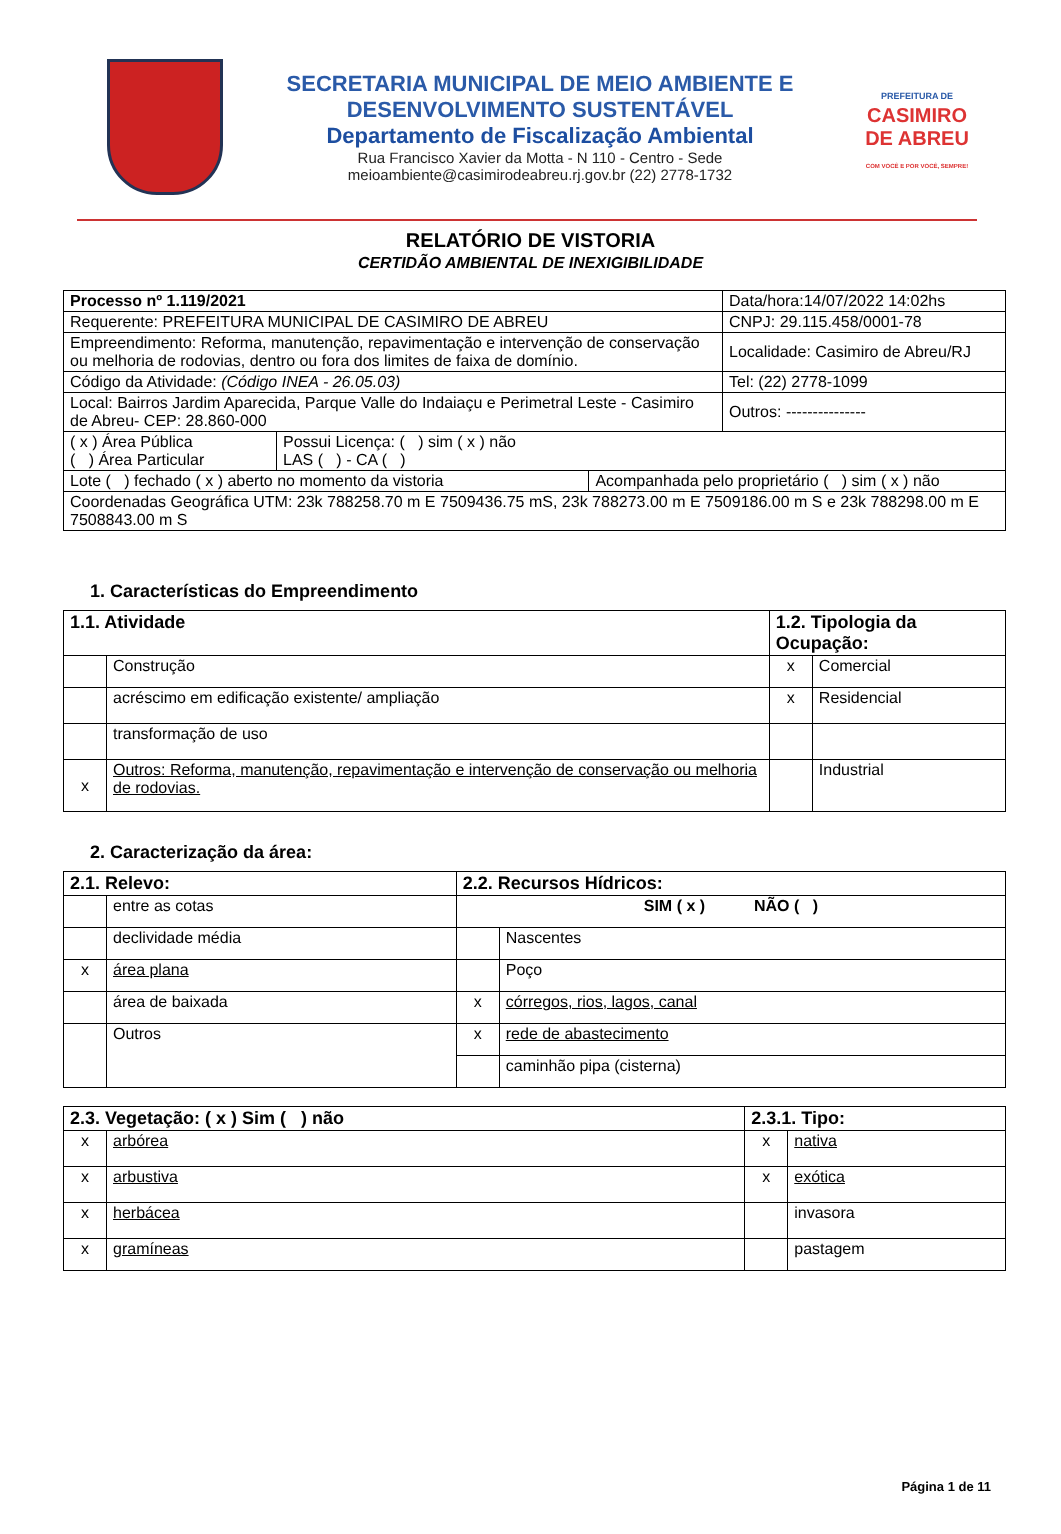SECRETARIA MUNICIPAL DE MEIO AMBIENTE E DESENVOLVIMENTO SUSTENTÁVEL
Departamento de Fiscalização Ambiental
Rua Francisco Xavier da Motta - N 110 - Centro - Sede
meioambiente@casimirodeabreu.rj.gov.br (22) 2778-1732
PREFEITURA DE
CASIMIRO DE ABREU
COM VOCÊ E POR VOCÊ, SEMPRE!
RELATÓRIO DE VISTORIA
CERTIDÃO AMBIENTAL DE INEXIGIBILIDADE
| Processo nº 1.119/2021 | | | Data/hora:14/07/2022 14:02hs |
| Requerente: PREFEITURA MUNICIPAL DE CASIMIRO DE ABREU | | | CNPJ: 29.115.458/0001-78 |
| Empreendimento: Reforma, manutenção, repavimentação e intervenção de conservação ou melhoria de rodovias, dentro ou fora dos limites de faixa de domínio. | | | Localidade: Casimiro de Abreu/RJ |
| Código da Atividade: (Código INEA - 26.05.03) | | | Tel: (22) 2778-1099 |
| Local: Bairros Jardim Aparecida, Parque Valle do Indaiaçu e Perimetral Leste - Casimiro de Abreu- CEP: 28.860-000 | | | Outros: --------------- |
| ( x ) Área Pública ( ) Área Particular | Possui Licença: ( ) sim ( x ) não LAS ( ) - CA ( ) | | |
| Lote ( ) fechado ( x ) aberto no momento da vistoria | | Acompanhada pelo proprietário ( ) sim ( x ) não | |
| Coordenadas Geográfica UTM: 23k 788258.70 m E 7509436.75 mS, 23k 788273.00 m E 7509186.00 m S e 23k 788298.00 m E 7508843.00 m S | | | |
1. Características do Empreendimento
| 1.1. Atividade | | 1.2. Tipologia da Ocupação: | |
| --- | --- | --- | --- |
| | Construção | x | Comercial |
| | acréscimo em edificação existente/ ampliação | x | Residencial |
| | transformação de uso | | |
| x | Outros: Reforma, manutenção, repavimentação e intervenção de conservação ou melhoria de rodovias. | | Industrial |
2. Caracterização da área:
| 2.1. Relevo: | | 2.2. Recursos Hídricos: | |
| --- | --- | --- | --- |
| | entre as cotas | SIM ( x ) NÃO ( ) | |
| | declividade média | | Nascentes |
| x | área plana | | Poço |
| | área de baixada | x | córregos, rios, lagos, canal |
| | Outros | x | rede de abastecimento |
| | | | caminhão pipa (cisterna) |
| 2.3. Vegetação: ( x ) Sim ( ) não | | 2.3.1. Tipo: | |
| --- | --- | --- | --- |
| x | arbórea | x | nativa |
| x | arbustiva | x | exótica |
| x | herbácea | | invasora |
| x | gramíneas | | pastagem |
Página 1 de 11